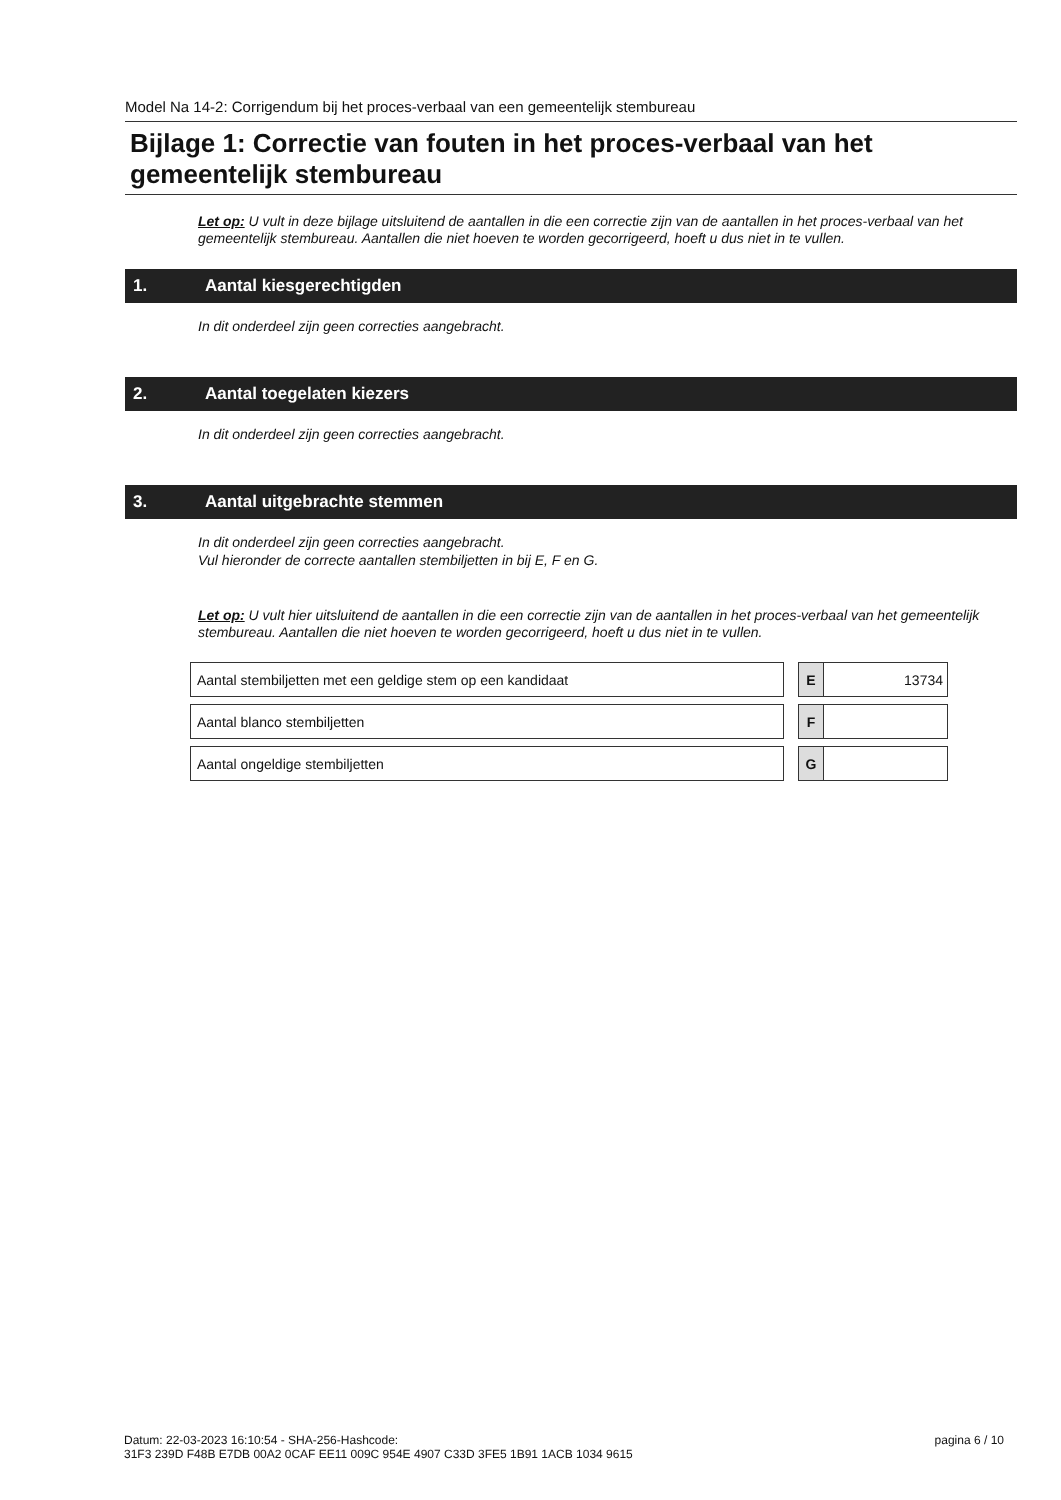Model Na 14-2: Corrigendum bij het proces-verbaal van een gemeentelijk stembureau
Bijlage 1: Correctie van fouten in het proces-verbaal van het gemeentelijk stembureau
Let op: U vult in deze bijlage uitsluitend de aantallen in die een correctie zijn van de aantallen in het proces-verbaal van het gemeentelijk stembureau. Aantallen die niet hoeven te worden gecorrigeerd, hoeft u dus niet in te vullen.
1. Aantal kiesgerechtigden
In dit onderdeel zijn geen correcties aangebracht.
2. Aantal toegelaten kiezers
In dit onderdeel zijn geen correcties aangebracht.
3. Aantal uitgebrachte stemmen
In dit onderdeel zijn geen correcties aangebracht.
Vul hieronder de correcte aantallen stembiljetten in bij E, F en G.
Let op: U vult hier uitsluitend de aantallen in die een correctie zijn van de aantallen in het proces-verbaal van het gemeentelijk stembureau. Aantallen die niet hoeven te worden gecorrigeerd, hoeft u dus niet in te vullen.
| Aantal stembiljetten met een geldige stem op een kandidaat | | E | 13734 |
| Aantal blanco stembiljetten | | F | |
| Aantal ongeldige stembiljetten | | G | |
Datum: 22-03-2023 16:10:54 - SHA-256-Hashcode:
31F3 239D F48B E7DB 00A2 0CAF EE11 009C 954E 4907 C33D 3FE5 1B91 1ACB 1034 9615
pagina 6 / 10